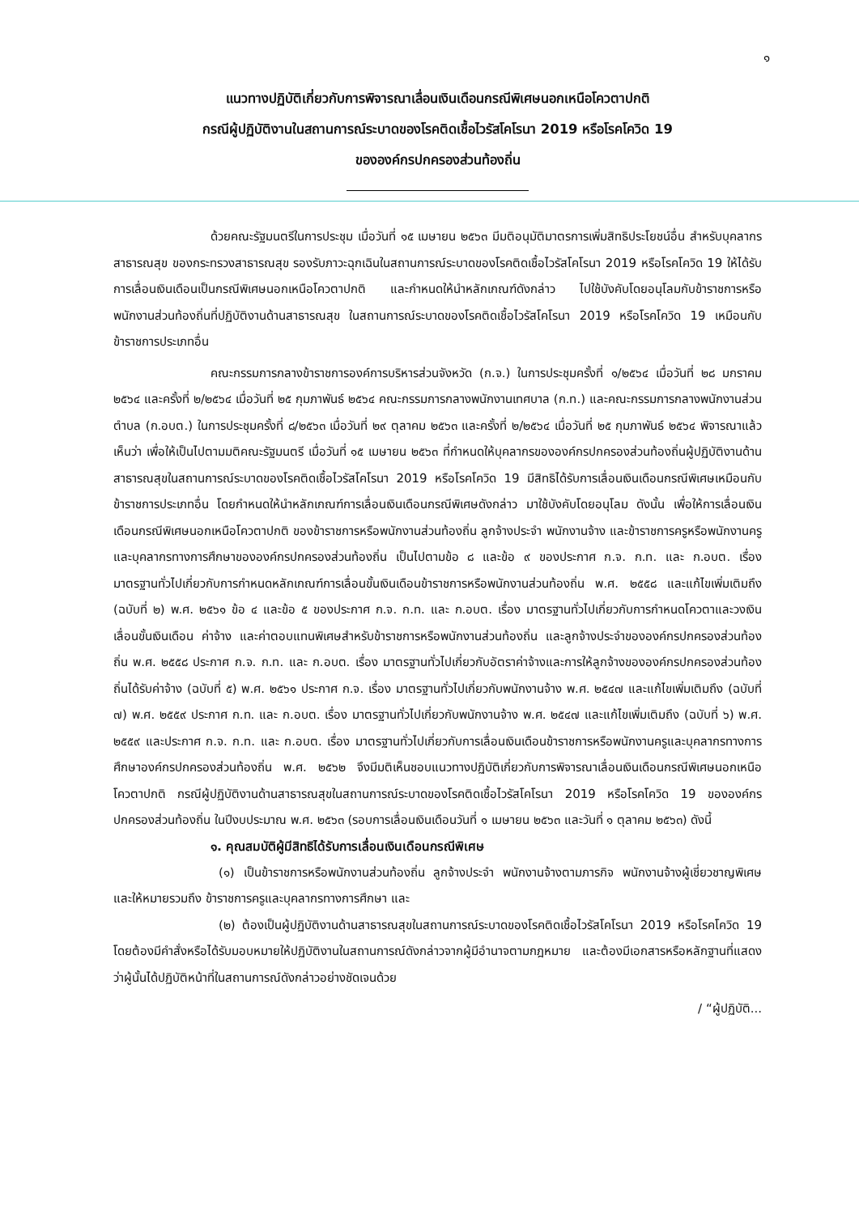๑
แนวทางปฏิบัติเกี่ยวกับการพิจารณาเลื่อนเงินเดือนกรณีพิเศษนอกเหนือโควตาปกติ
กรณีผู้ปฏิบัติงานในสถานการณ์ระบาดของโรคติดเชื้อไวรัสโคโรนา 2019 หรือโรคโควิด 19
ขององค์กรปกครองส่วนท้องถิ่น
ด้วยคณะรัฐมนตรีในการประชุม เมื่อวันที่ ๑๕ เมษายน ๒๕๖๓ มีมติอนุมัติมาตรการเพิ่มสิทธิประโยชน์อื่น สำหรับบุคลากรสาธารณสุข ของกระทรวงสาธารณสุข รองรับภาวะฉุกเฉินในสถานการณ์ระบาดของโรคติดเชื้อไวรัสโคโรนา 2019 หรือโรคโควิด 19 ให้ได้รับการเลื่อนเงินเดือนเป็นกรณีพิเศษนอกเหนือโควตาปกติ และกำหนดให้นำหลักเกณฑ์ดังกล่าว ไปใช้บังคับโดยอนุโลมกับข้าราชการหรือพนักงานส่วนท้องถิ่นที่ปฏิบัติงานด้านสาธารณสุข ในสถานการณ์ระบาดของโรคติดเชื้อไวรัสโคโรนา 2019 หรือโรคโควิด 19 เหมือนกับข้าราชการประเภทอื่น
คณะกรรมการกลางข้าราชการองค์การบริหารส่วนจังหวัด (ก.จ.) ในการประชุมครั้งที่ ๑/๒๕๖๔ เมื่อวันที่ ๒๘ มกราคม ๒๕๖๔ และครั้งที่ ๒/๒๕๖๔ เมื่อวันที่ ๒๕ กุมภาพันธ์ ๒๕๖๔ คณะกรรมการกลางพนักงานเทศบาล (ก.ท.) และคณะกรรมการกลางพนักงานส่วนตำบล (ก.อบต.) ในการประชุมครั้งที่ ๘/๒๕๖๓ เมื่อวันที่ ๒๙ ตุลาคม ๒๕๖๓ และครั้งที่ ๒/๒๕๖๔ เมื่อวันที่ ๒๕ กุมภาพันธ์ ๒๕๖๔ พิจารณาแล้วเห็นว่า เพื่อให้เป็นไปตามมติคณะรัฐมนตรี เมื่อวันที่ ๑๕ เมษายน ๒๕๖๓ ที่กำหนดให้บุคลากรขององค์กรปกครองส่วนท้องถิ่นผู้ปฏิบัติงานด้านสาธารณสุขในสถานการณ์ระบาดของโรคติดเชื้อไวรัสโคโรนา 2019 หรือโรคโควิด 19 มีสิทธิได้รับการเลื่อนเงินเดือนกรณีพิเศษเหมือนกับข้าราชการประเภทอื่น โดยกำหนดให้นำหลักเกณฑ์การเลื่อนเงินเดือนกรณีพิเศษดังกล่าว มาใช้บังคับโดยอนุโลม ดังนั้น เพื่อให้การเลื่อนเงินเดือนกรณีพิเศษนอกเหนือโควตาปกติ ของข้าราชการหรือพนักงานส่วนท้องถิ่น ลูกจ้างประจำ พนักงานจ้าง และข้าราชการครูหรือพนักงานครูและบุคลากรทางการศึกษาขององค์กรปกครองส่วนท้องถิ่น เป็นไปตามข้อ ๘ และข้อ ๙ ของประกาศ ก.จ. ก.ท. และ ก.อบต. เรื่อง มาตรฐานทั่วไปเกี่ยวกับการกำหนดหลักเกณฑ์การเลื่อนขั้นเงินเดือนข้าราชการหรือพนักงานส่วนท้องถิ่น พ.ศ. ๒๕๕๘ และแก้ไขเพิ่มเติมถึง (ฉบับที่ ๒) พ.ศ. ๒๕๖๑ ข้อ ๔ และข้อ ๕ ของประกาศ ก.จ. ก.ท. และ ก.อบต. เรื่อง มาตรฐานทั่วไปเกี่ยวกับการกำหนดโควตาและวงเงินเลื่อนขั้นเงินเดือน ค่าจ้าง และค่าตอบแทนพิเศษสำหรับข้าราชการหรือพนักงานส่วนท้องถิ่น และลูกจ้างประจำขององค์กรปกครองส่วนท้องถิ่น พ.ศ. ๒๕๕๘ ประกาศ ก.จ. ก.ท. และ ก.อบต. เรื่อง มาตรฐานทั่วไปเกี่ยวกับอัตราค่าจ้างและการให้ลูกจ้างขององค์กรปกครองส่วนท้องถิ่นได้รับค่าจ้าง (ฉบับที่ ๕) พ.ศ. ๒๕๖๑ ประกาศ ก.จ. เรื่อง มาตรฐานทั่วไปเกี่ยวกับพนักงานจ้าง พ.ศ. ๒๕๔๗ และแก้ไขเพิ่มเติมถึง (ฉบับที่ ๗) พ.ศ. ๒๕๕๙ ประกาศ ก.ท. และ ก.อบต. เรื่อง มาตรฐานทั่วไปเกี่ยวกับพนักงานจ้าง พ.ศ. ๒๕๔๗ และแก้ไขเพิ่มเติมถึง (ฉบับที่ ๖) พ.ศ. ๒๕๕๙ และประกาศ ก.จ. ก.ท. และ ก.อบต. เรื่อง มาตรฐานทั่วไปเกี่ยวกับการเลื่อนเงินเดือนข้าราชการหรือพนักงานครูและบุคลากรทางการศึกษาองค์กรปกครองส่วนท้องถิ่น พ.ศ. ๒๕๖๒ จึงมีมติเห็นชอบแนวทางปฏิบัติเกี่ยวกับการพิจารณาเลื่อนเงินเดือนกรณีพิเศษนอกเหนือโควตาปกติ กรณีผู้ปฏิบัติงานด้านสาธารณสุขในสถานการณ์ระบาดของโรคติดเชื้อไวรัสโคโรนา 2019 หรือโรคโควิด 19 ขององค์กรปกครองส่วนท้องถิ่น ในปีงบประมาณ พ.ศ. ๒๕๖๓ (รอบการเลื่อนเงินเดือนวันที่ ๑ เมษายน ๒๕๖๓ และวันที่ ๑ ตุลาคม ๒๕๖๓) ดังนี้
๑. คุณสมบัติผู้มีสิทธิได้รับการเลื่อนเงินเดือนกรณีพิเศษ
(๑) เป็นข้าราชการหรือพนักงานส่วนท้องถิ่น ลูกจ้างประจำ พนักงานจ้างตามภารกิจ พนักงานจ้างผู้เชี่ยวชาญพิเศษ และให้หมายรวมถึง ข้าราชการครูและบุคลากรทางการศึกษา และ
(๒) ต้องเป็นผู้ปฏิบัติงานด้านสาธารณสุขในสถานการณ์ระบาดของโรคติดเชื้อไวรัสโคโรนา 2019 หรือโรคโควิด 19 โดยต้องมีคำสั่งหรือได้รับมอบหมายให้ปฏิบัติงานในสถานการณ์ดังกล่าวจากผู้มีอำนาจตามกฎหมาย และต้องมีเอกสารหรือหลักฐานที่แสดงว่าผู้นั้นได้ปฏิบัติหน้าที่ในสถานการณ์ดังกล่าวอย่างชัดเจนด้วย
/ “ผู้ปฏิบัติ...